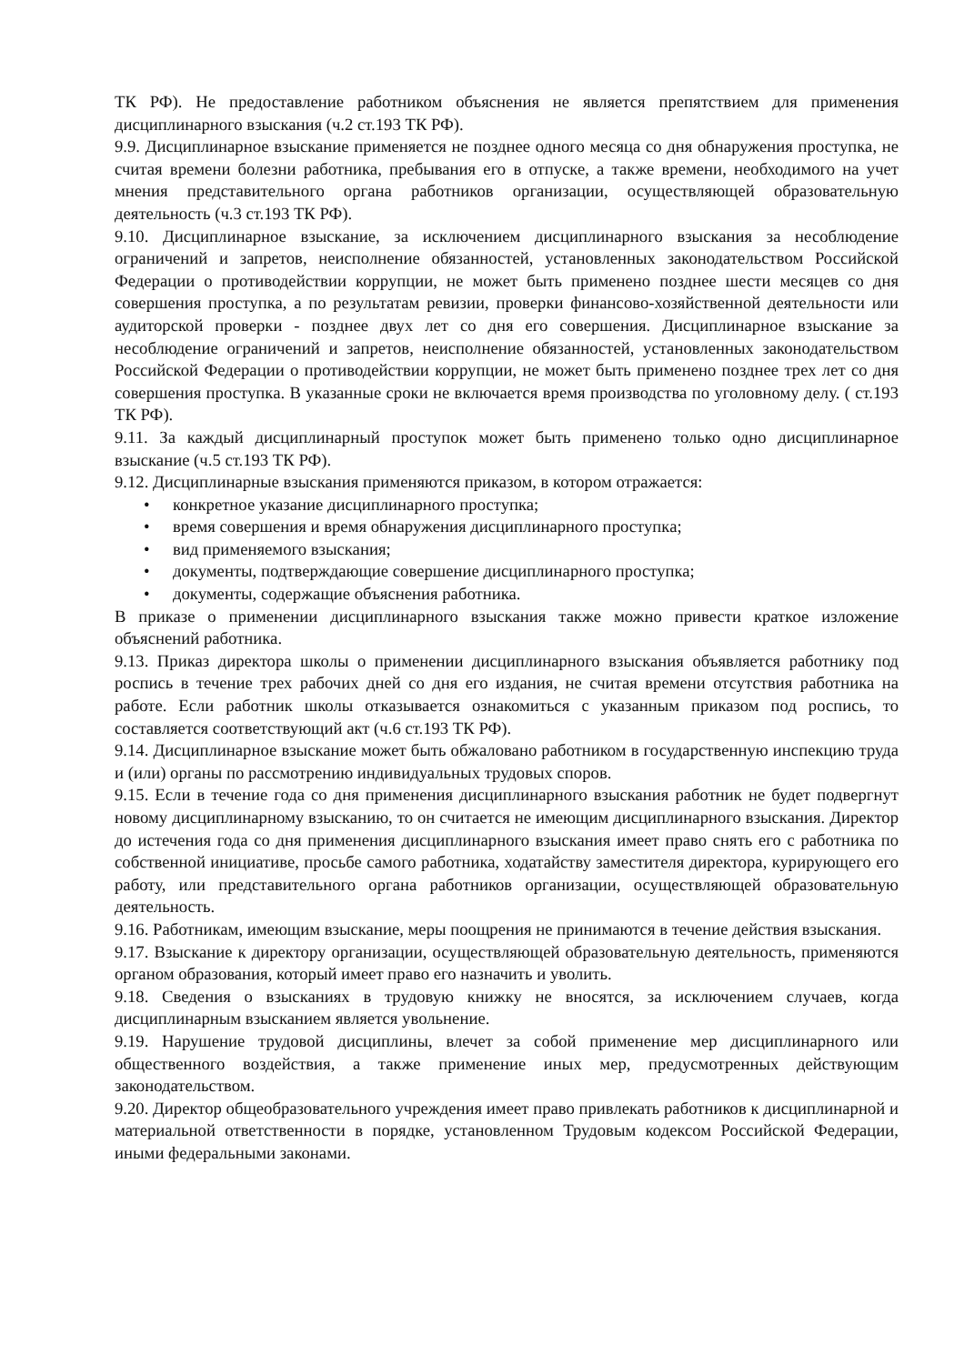ТК РФ). Не предоставление работником объяснения не является препятствием для применения дисциплинарного взыскания (ч.2 ст.193 ТК РФ).
9.9. Дисциплинарное взыскание применяется не позднее одного месяца со дня обнаружения проступка, не считая времени болезни работника, пребывания его в отпуске, а также времени, необходимого на учет мнения представительного органа работников организации, осуществляющей образовательную деятельность (ч.3 ст.193 ТК РФ).
9.10. Дисциплинарное взыскание, за исключением дисциплинарного взыскания за несоблюдение ограничений и запретов, неисполнение обязанностей, установленных законодательством Российской Федерации о противодействии коррупции, не может быть применено позднее шести месяцев со дня совершения проступка, а по результатам ревизии, проверки финансово-хозяйственной деятельности или аудиторской проверки - позднее двух лет со дня его совершения. Дисциплинарное взыскание за несоблюдение ограничений и запретов, неисполнение обязанностей, установленных законодательством Российской Федерации о противодействии коррупции, не может быть применено позднее трех лет со дня совершения проступка. В указанные сроки не включается время производства по уголовному делу. ( ст.193 ТК РФ).
9.11. За каждый дисциплинарный проступок может быть применено только одно дисциплинарное взыскание (ч.5 ст.193 ТК РФ).
9.12. Дисциплинарные взыскания применяются приказом, в котором отражается:
• конкретное указание дисциплинарного проступка;
• время совершения и время обнаружения дисциплинарного проступка;
• вид применяемого взыскания;
• документы, подтверждающие совершение дисциплинарного проступка;
• документы, содержащие объяснения работника.
В приказе о применении дисциплинарного взыскания также можно привести краткое изложение объяснений работника.
9.13. Приказ директора школы о применении дисциплинарного взыскания объявляется работнику под роспись в течение трех рабочих дней со дня его издания, не считая времени отсутствия работника на работе. Если работник школы отказывается ознакомиться с указанным приказом под роспись, то составляется соответствующий акт (ч.6 ст.193 ТК РФ).
9.14. Дисциплинарное взыскание может быть обжаловано работником в государственную инспекцию труда и (или) органы по рассмотрению индивидуальных трудовых споров.
9.15. Если в течение года со дня применения дисциплинарного взыскания работник не будет подвергнут новому дисциплинарному взысканию, то он считается не имеющим дисциплинарного взыскания. Директор до истечения года со дня применения дисциплинарного взыскания имеет право снять его с работника по собственной инициативе, просьбе самого работника, ходатайству заместителя директора, курирующего его работу, или представительного органа работников организации, осуществляющей образовательную деятельность.
9.16. Работникам, имеющим взыскание, меры поощрения не принимаются в течение действия взыскания.
9.17. Взыскание к директору организации, осуществляющей образовательную деятельность, применяются органом образования, который имеет право его назначить и уволить.
9.18. Сведения о взысканиях в трудовую книжку не вносятся, за исключением случаев, когда дисциплинарным взысканием является увольнение.
9.19. Нарушение трудовой дисциплины, влечет за собой применение мер дисциплинарного или общественного воздействия, а также применение иных мер, предусмотренных действующим законодательством.
9.20. Директор общеобразовательного учреждения имеет право привлекать работников к дисциплинарной и материальной ответственности в порядке, установленном Трудовым кодексом Российской Федерации, иными федеральными законами.